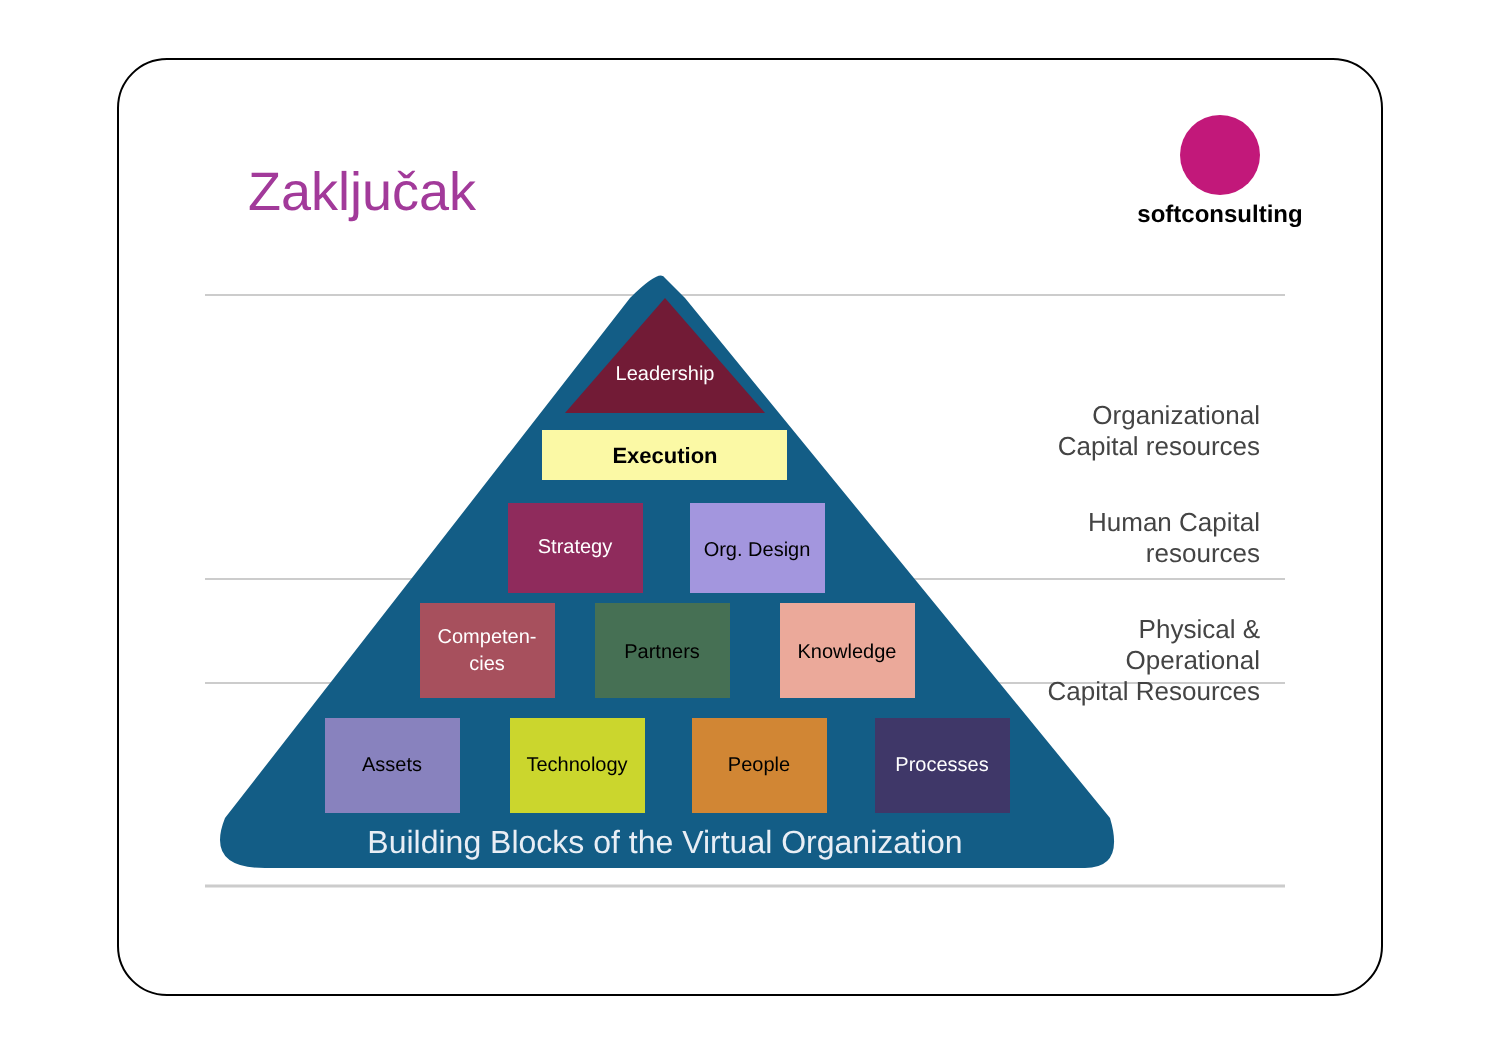Zaključak
softconsulting
Leadership
Execution
Strategy
Org. Design
Competen-
cies
Partners
Knowledge
Assets
Technology
People
Processes
Building Blocks of the Virtual Organization
Organizational Capital resources
Human Capital resources
Physical & Operational Capital Resources